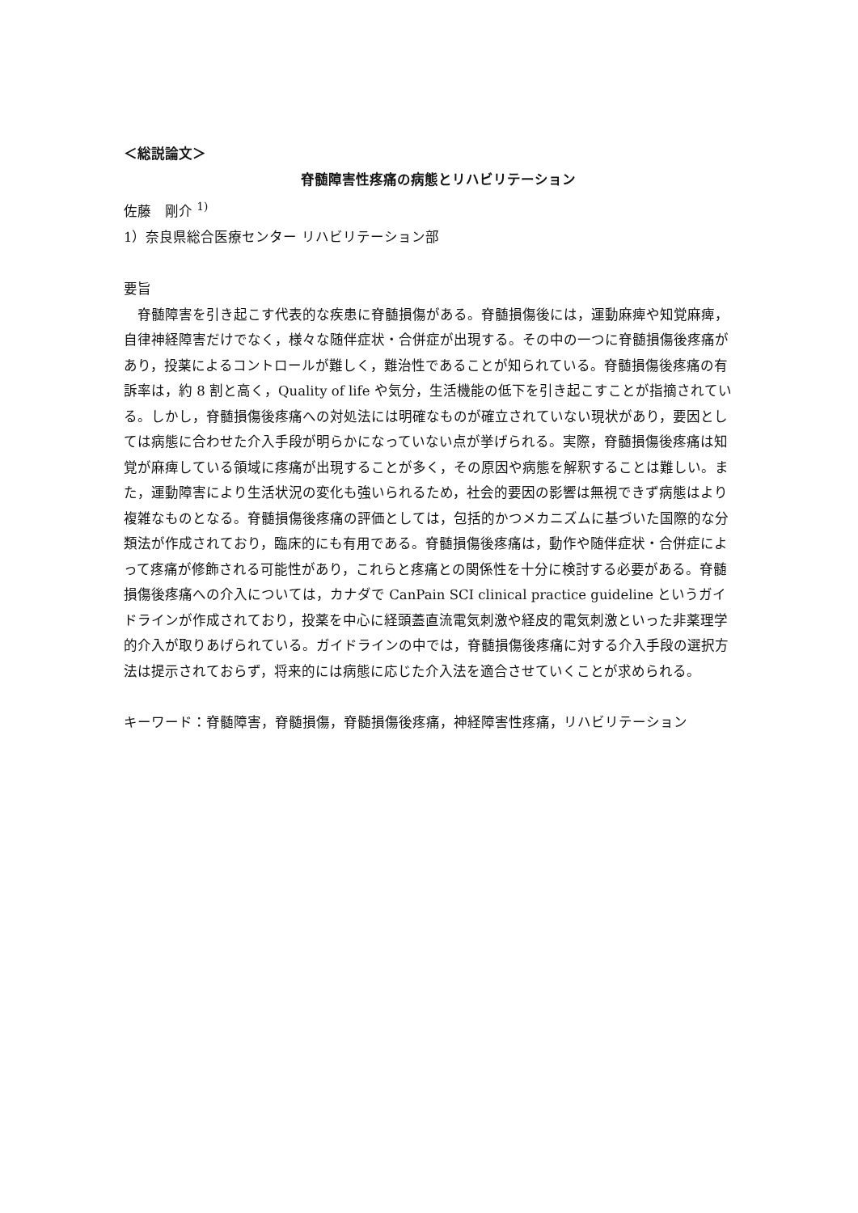＜総説論文＞
脊髄障害性疼痛の病態とリハビリテーション
佐藤　剛介 <sup>1)</sup>
1）奈良県総合医療センター リハビリテーション部
要旨
脊髄障害を引き起こす代表的な疾患に脊髄損傷がある。脊髄損傷後には，運動麻痺や知覚麻痺，自律神経障害だけでなく，様々な随伴症状・合併症が出現する。その中の一つに脊髄損傷後疼痛があり，投薬によるコントロールが難しく，難治性であることが知られている。脊髄損傷後疼痛の有訴率は，約 8 割と高く，Quality of life や気分，生活機能の低下を引き起こすことが指摘されている。しかし，脊髄損傷後疼痛への対処法には明確なものが確立されていない現状があり，要因としては病態に合わせた介入手段が明らかになっていない点が挙げられる。実際，脊髄損傷後疼痛は知覚が麻痺している領域に疼痛が出現することが多く，その原因や病態を解釈することは難しい。また，運動障害により生活状況の変化も強いられるため，社会的要因の影響は無視できず病態はより複雑なものとなる。脊髄損傷後疼痛の評価としては，包括的かつメカニズムに基づいた国際的な分類法が作成されており，臨床的にも有用である。脊髄損傷後疼痛は，動作や随伴症状・合併症によって疼痛が修飾される可能性があり，これらと疼痛との関係性を十分に検討する必要がある。脊髄損傷後疼痛への介入については，カナダで CanPain SCI clinical practice guideline というガイドラインが作成されており，投薬を中心に経頭蓋直流電気刺激や経皮的電気刺激といった非薬理学的介入が取りあげられている。ガイドラインの中では，脊髄損傷後疼痛に対する介入手段の選択方法は提示されておらず，将来的には病態に応じた介入法を適合させていくことが求められる。
キーワード：脊髄障害，脊髄損傷，脊髄損傷後疼痛，神経障害性疼痛，リハビリテーション